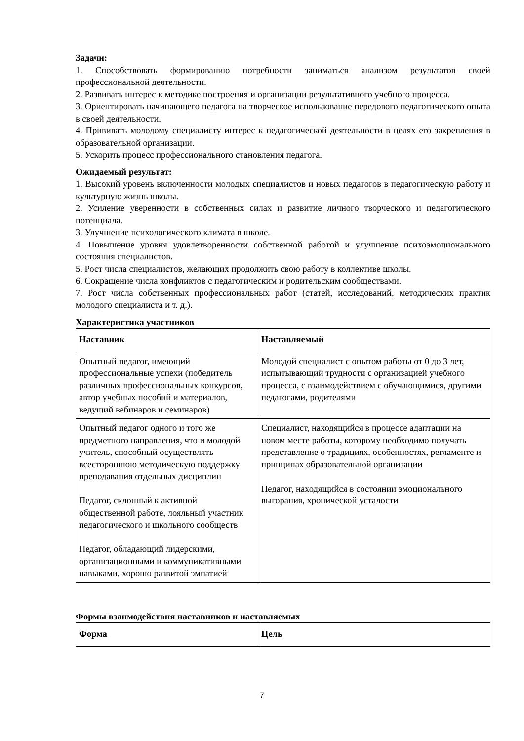Задачи:
1. Способствовать формированию потребности заниматься анализом результатов своей профессиональной деятельности.
2. Развивать интерес к методике построения и организации результативного учебного процесса.
3. Ориентировать начинающего педагога на творческое использование передового педагогического опыта в своей деятельности.
4. Прививать молодому специалисту интерес к педагогической деятельности в целях его закрепления в образовательной организации.
5. Ускорить процесс профессионального становления педагога.
Ожидаемый результат:
1. Высокий уровень включенности молодых специалистов и новых педагогов в педагогическую работу и культурную жизнь школы.
2. Усиление уверенности в собственных силах и развитие личного творческого и педагогического потенциала.
3. Улучшение психологического климата в школе.
4. Повышение уровня удовлетворенности собственной работой и улучшение психоэмоционального состояния специалистов.
5. Рост числа специалистов, желающих продолжить свою работу в коллективе школы.
6. Сокращение числа конфликтов с педагогическим и родительским сообществами.
7. Рост числа собственных профессиональных работ (статей, исследований, методических практик молодого специалиста и т. д.).
Характеристика участников
| Наставник | Наставляемый |
| --- | --- |
| Опытный педагог, имеющий профессиональные успехи (победитель различных профессиональных конкурсов, автор учебных пособий и материалов, ведущий вебинаров и семинаров) | Молодой специалист с опытом работы от 0 до 3 лет, испытывающий трудности с организацией учебного процесса, с взаимодействием с обучающимися, другими педагогами, родителями |
| Опытный педагог одного и того же предметного направления, что и молодой учитель, способный осуществлять всестороннюю методическую поддержку преподавания отдельных дисциплин Педагог, склонный к активной общественной работе, лояльный участник педагогического и школьного сообществ Педагог, обладающий лидерскими, организационными и коммуникативными навыками, хорошо развитой эмпатией | Специалист, находящийся в процессе адаптации на новом месте работы, которому необходимо получать представление о традициях, особенностях, регламенте и принципах образовательной организации Педагог, находящийся в состоянии эмоционального выгорания, хронической усталости |
Формы взаимодействия наставников и наставляемых
| Форма | Цель |
| --- | --- |
7